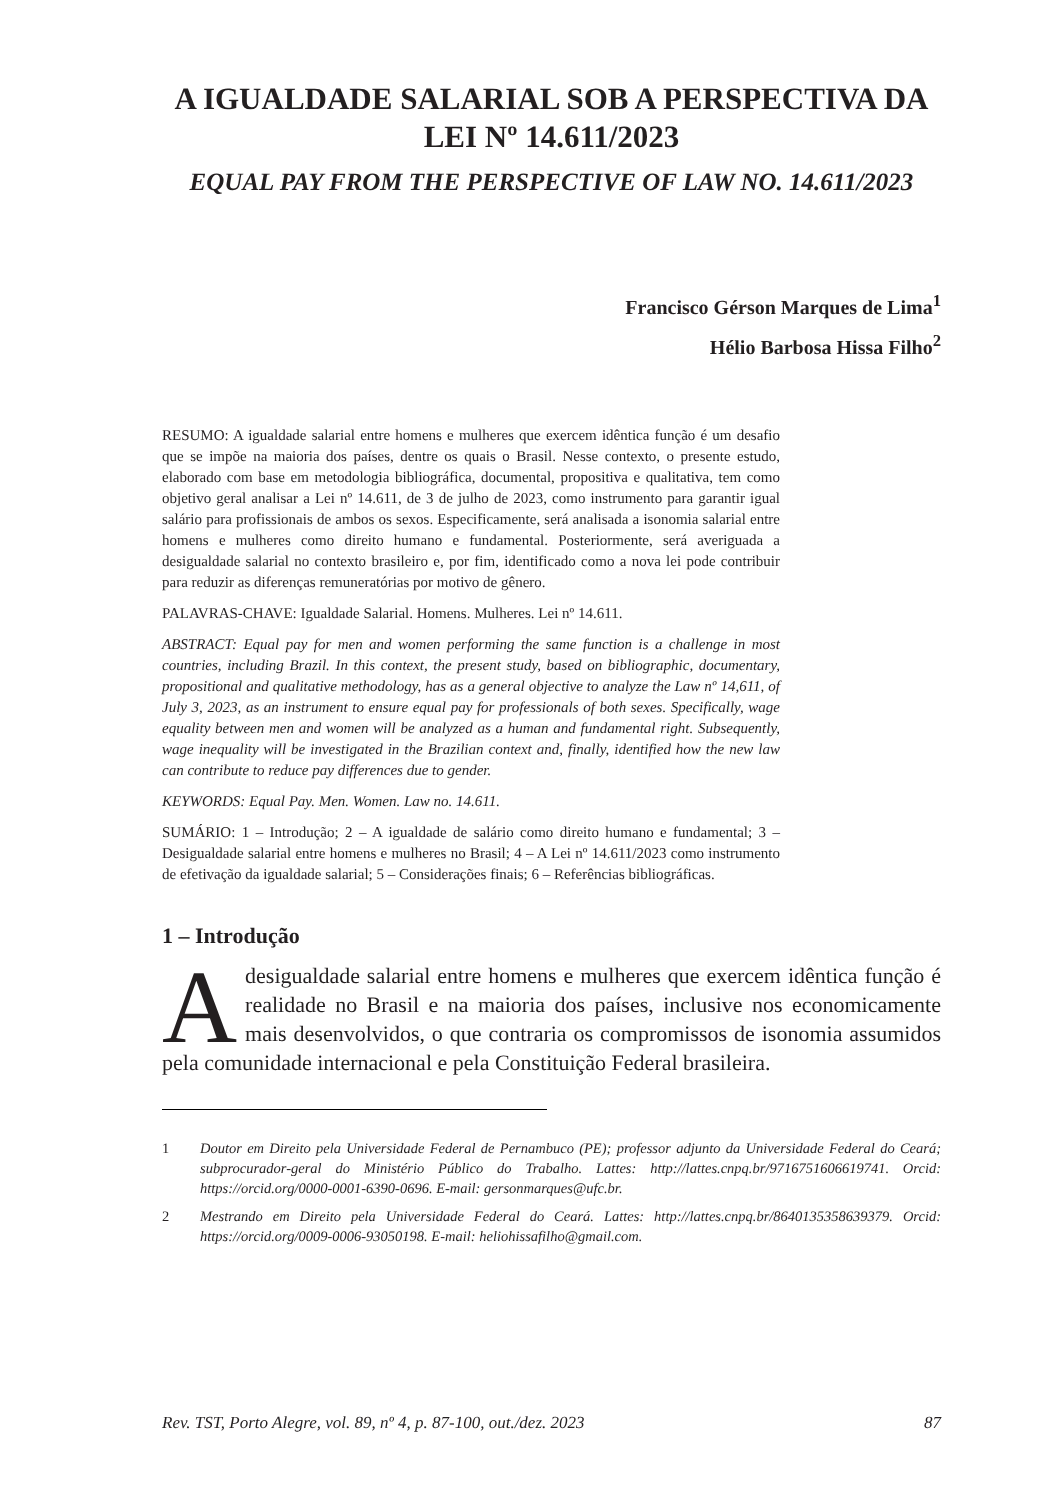A IGUALDADE SALARIAL SOB A PERSPECTIVA DA LEI Nº 14.611/2023
EQUAL PAY FROM THE PERSPECTIVE OF LAW NO. 14.611/2023
Francisco Gérson Marques de Lima<sup>1</sup>
Hélio Barbosa Hissa Filho<sup>2</sup>
RESUMO: A igualdade salarial entre homens e mulheres que exercem idêntica função é um desafio que se impõe na maioria dos países, dentre os quais o Brasil. Nesse contexto, o presente estudo, elaborado com base em metodologia bibliográfica, documental, propositiva e qualitativa, tem como objetivo geral analisar a Lei nº 14.611, de 3 de julho de 2023, como instrumento para garantir igual salário para profissionais de ambos os sexos. Especificamente, será analisada a isonomia salarial entre homens e mulheres como direito humano e fundamental. Posteriormente, será averiguada a desigualdade salarial no contexto brasileiro e, por fim, identificado como a nova lei pode contribuir para reduzir as diferenças remuneratórias por motivo de gênero.
PALAVRAS-CHAVE: Igualdade Salarial. Homens. Mulheres. Lei nº 14.611.
ABSTRACT: Equal pay for men and women performing the same function is a challenge in most countries, including Brazil. In this context, the present study, based on bibliographic, documentary, propositional and qualitative methodology, has as a general objective to analyze the Law nº 14,611, of July 3, 2023, as an instrument to ensure equal pay for professionals of both sexes. Specifically, wage equality between men and women will be analyzed as a human and fundamental right. Subsequently, wage inequality will be investigated in the Brazilian context and, finally, identified how the new law can contribute to reduce pay differences due to gender.
KEYWORDS: Equal Pay. Men. Women. Law no. 14.611.
SUMÁRIO: 1 – Introdução; 2 – A igualdade de salário como direito humano e fundamental; 3 – Desigualdade salarial entre homens e mulheres no Brasil; 4 – A Lei nº 14.611/2023 como instrumento de efetivação da igualdade salarial; 5 – Considerações finais; 6 – Referências bibliográficas.
1 – Introdução
Adesigualdade salarial entre homens e mulheres que exercem idêntica função é realidade no Brasil e na maioria dos países, inclusive nos economicamente mais desenvolvidos, o que contraria os compromissos de isonomia assumidos pela comunidade internacional e pela Constituição Federal brasileira.
1 Doutor em Direito pela Universidade Federal de Pernambuco (PE); professor adjunto da Universidade Federal do Ceará; subprocurador-geral do Ministério Público do Trabalho. Lattes: http://lattes.cnpq.br/9716751606619741. Orcid: https://orcid.org/0000-0001-6390-0696. E-mail: gersonmarques@ufc.br.
2 Mestrando em Direito pela Universidade Federal do Ceará. Lattes: http://lattes.cnpq.br/8640135358639379. Orcid: https://orcid.org/0009-0006-93050198. E-mail: heliohissafilho@gmail.com.
Rev. TST, Porto Alegre, vol. 89, nº 4, p. 87-100, out./dez. 2023 87